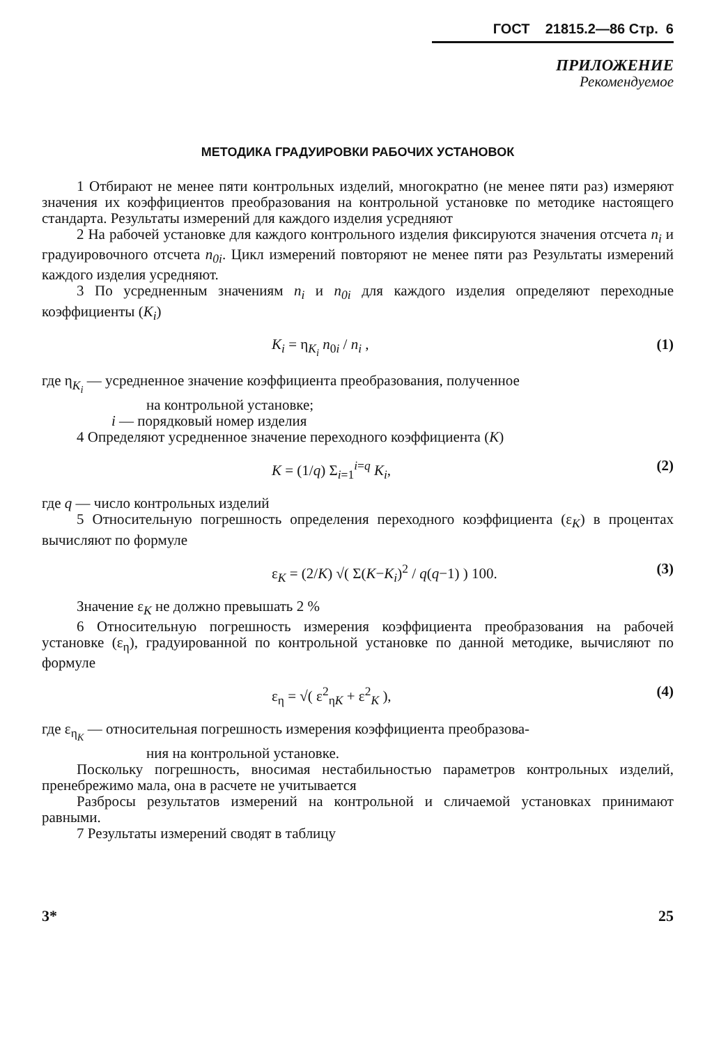ГОСТ 21815.2—86 Стр. 6
ПРИЛОЖЕНИЕ
Рекомендуемое
МЕТОДИКА ГРАДУИРОВКИ РАБОЧИХ УСТАНОВОК
1 Отбирают не менее пяти контрольных изделий, многократно (не менее пяти раз) измеряют значения их коэффициентов преобразования на контрольной установке по методике настоящего стандарта. Результаты измерений для каждого изделия усредняют
2 На рабочей установке для каждого контрольного изделия фиксируются значения отсчета n<sub>i</sub> и градуировочного отсчета n<sub>0i</sub>. Цикл измерений повторяют не менее пяти раз Результаты измерений каждого изделия усредняют.
3 По усредненным значениям n<sub>i</sub> и n<sub>0i</sub> для каждого изделия определяют переходные коэффициенты (K<sub>i</sub>)
K<sub>i</sub> = η<sub>K<sub>i</sub></sub> n<sub>0i</sub> / n<sub>i</sub> , (1)
где η<sub>K<sub>i</sub></sub> — усредненное значение коэффициента преобразования, полученное
на контрольной установке;
i — порядковый номер изделия
4 Определяют усредненное значение переходного коэффициента (K)
K = (1/q) Σ<sub>i=1</sub><sup>i=q</sup> K<sub>i</sub>, (2)
где q — число контрольных изделий
5 Относительную погрешность определения переходного коэффициента (ε<sub>K</sub>) в процентах вычисляют по формуле
ε<sub>K</sub> = (2/K) √( Σ(K−K<sub>i</sub>)<sup>2</sup> / q(q−1) ) 100. (3)
Значение ε<sub>K</sub> не должно превышать 2 %
6 Относительную погрешность измерения коэффициента преобразования на рабочей установке (ε<sub>η</sub>), градуированной по контрольной установке по данной методике, вычисляют по формуле
ε<sub>η</sub> = √( ε<sup>2</sup><sub>ηK</sub> + ε<sup>2</sup><sub>K</sub> ), (4)
где ε<sub>η<sub>K</sub></sub> — относительная погрешность измерения коэффициента преобразова-
ния на контрольной установке.
Поскольку погрешность, вносимая нестабильностью параметров контрольных изделий, пренебрежимо мала, она в расчете не учитывается
Разбросы результатов измерений на контрольной и сличаемой установках принимают равными.
7 Результаты измерений сводят в таблицу
3* 25